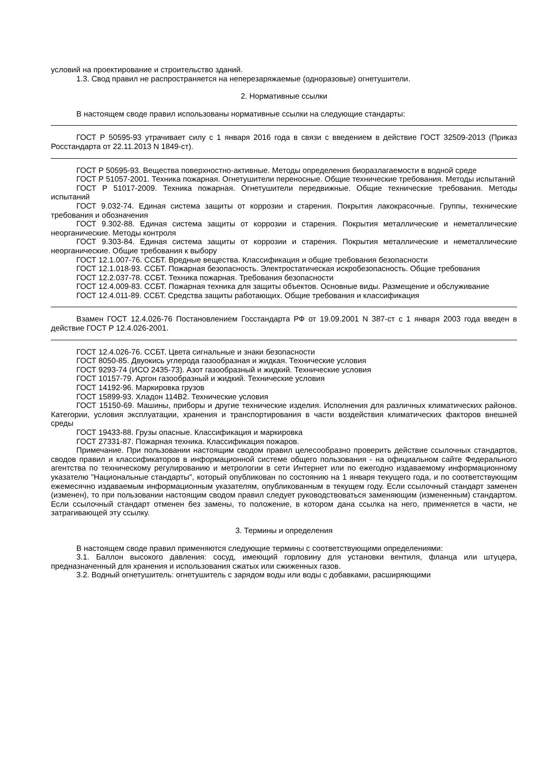условий на проектирование и строительство зданий.
1.3. Свод правил не распространяется на неперезаряжаемые (одноразовые) огнетушители.
2. Нормативные ссылки
В настоящем своде правил использованы нормативные ссылки на следующие стандарты:
ГОСТ Р 50595-93 утрачивает силу с 1 января 2016 года в связи с введением в действие ГОСТ 32509-2013 (Приказ Росстандарта от 22.11.2013 N 1849-ст).
ГОСТ Р 50595-93. Вещества поверхностно-активные. Методы определения биоразлагаемости в водной среде
ГОСТ Р 51057-2001. Техника пожарная. Огнетушители переносные. Общие технические требования. Методы испытаний
ГОСТ Р 51017-2009. Техника пожарная. Огнетушители передвижные. Общие технические требования. Методы испытаний
ГОСТ 9.032-74. Единая система защиты от коррозии и старения. Покрытия лакокрасочные. Группы, технические требования и обозначения
ГОСТ 9.302-88. Единая система защиты от коррозии и старения. Покрытия металлические и неметаллические неорганические. Методы контроля
ГОСТ 9.303-84. Единая система защиты от коррозии и старения. Покрытия металлические и неметаллические неорганические. Общие требования к выбору
ГОСТ 12.1.007-76. ССБТ. Вредные вещества. Классификация и общие требования безопасности
ГОСТ 12.1.018-93. ССБТ. Пожарная безопасность. Электростатическая искробезопасность. Общие требования
ГОСТ 12.2.037-78. ССБТ. Техника пожарная. Требования безопасности
ГОСТ 12.4.009-83. ССБТ. Пожарная техника для защиты объектов. Основные виды. Размещение и обслуживание
ГОСТ 12.4.011-89. ССБТ. Средства защиты работающих. Общие требования и классификация
Взамен ГОСТ 12.4.026-76 Постановлением Госстандарта РФ от 19.09.2001 N 387-ст с 1 января 2003 года введен в действие ГОСТ Р 12.4.026-2001.
ГОСТ 12.4.026-76. ССБТ. Цвета сигнальные и знаки безопасности
ГОСТ 8050-85. Двуокись углерода газообразная и жидкая. Технические условия
ГОСТ 9293-74 (ИСО 2435-73). Азот газообразный и жидкий. Технические условия
ГОСТ 10157-79. Аргон газообразный и жидкий. Технические условия
ГОСТ 14192-96. Маркировка грузов
ГОСТ 15899-93. Хладон 114В2. Технические условия
ГОСТ 15150-69. Машины, приборы и другие технические изделия. Исполнения для различных климатических районов. Категории, условия эксплуатации, хранения и транспортирования в части воздействия климатических факторов внешней среды
ГОСТ 19433-88. Грузы опасные. Классификация и маркировка
ГОСТ 27331-87. Пожарная техника. Классификация пожаров.
Примечание. При пользовании настоящим сводом правил целесообразно проверить действие ссылочных стандартов, сводов правил и классификаторов в информационной системе общего пользования - на официальном сайте Федерального агентства по техническому регулированию и метрологии в сети Интернет или по ежегодно издаваемому информационному указателю "Национальные стандарты", который опубликован по состоянию на 1 января текущего года, и по соответствующим ежемесячно издаваемым информационным указателям, опубликованным в текущем году. Если ссылочный стандарт заменен (изменен), то при пользовании настоящим сводом правил следует руководствоваться заменяющим (измененным) стандартом. Если ссылочный стандарт отменен без замены, то положение, в котором дана ссылка на него, применяется в части, не затрагивающей эту ссылку.
3. Термины и определения
В настоящем своде правил применяются следующие термины с соответствующими определениями:
3.1. Баллон высокого давления: сосуд, имеющий горловину для установки вентиля, фланца или штуцера, предназначенный для хранения и использования сжатых или сжиженных газов.
3.2. Водный огнетушитель: огнетушитель с зарядом воды или воды с добавками, расширяющими